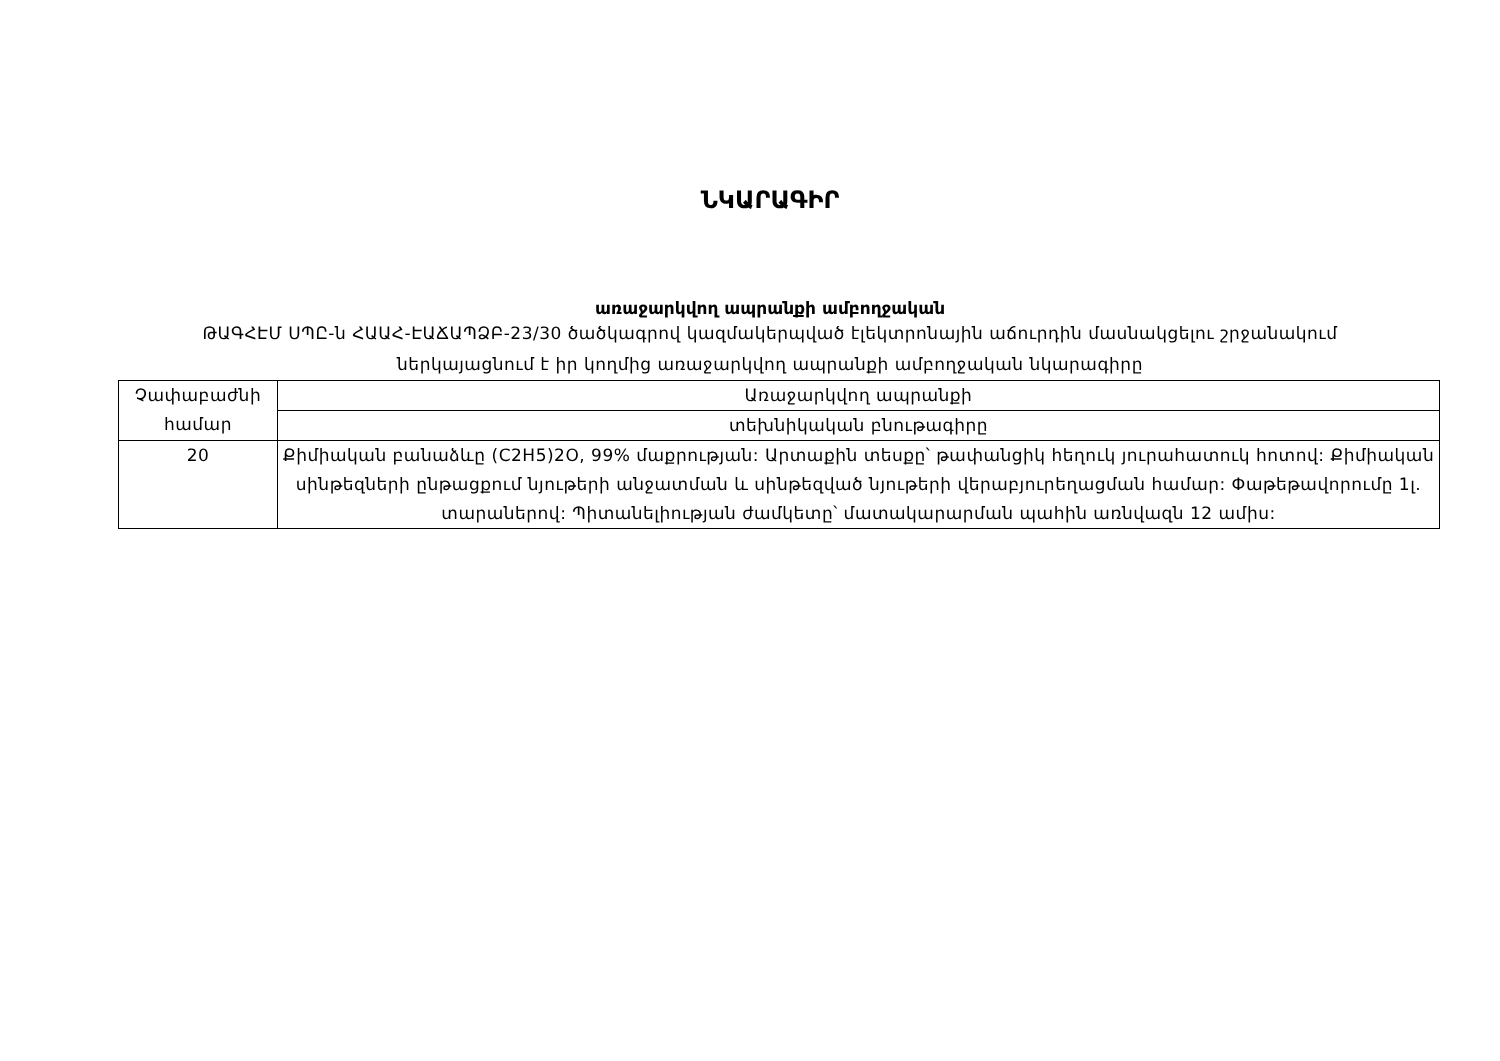ՆԿԱՐԱԳԻՐ
առաջարկվող ապրանքի ամբողջական
ԹԱԳՀԷՄ ՍՊԸ-ն ՀԱԱՀ-ԷԱՃԱՊՁԲ-23/30 ծածկագրով կազմակերպված էլեկտրոնային աճուրդին մասնակցելու շրջանակում
ներկայացնում է իր կողմից առաջարկվող ապրանքի ամբողջական նկարագիրը
| Չափաբաժնի համար | Առաջարկվող ապրանքի |
| --- | --- |
| | տեխնիկական բնութագիրը |
| 20 | Քիմիական բանաձևը (C2H5)2O, 99% մաքրության: Արտաքին տեսքը՝ թափանցիկ հեղուկ յուրահատուկ հոտով: Քիմիական սինթեզների ընթացքում նյութերի անջատման և սինթեզված նյութերի վերաբյուրեղացման համար: Փաթեթավորումը 1լ. տարաներով: Պիտանելիության ժամկետը՝ մատակարարման պահին առնվազն 12 ամիս: |